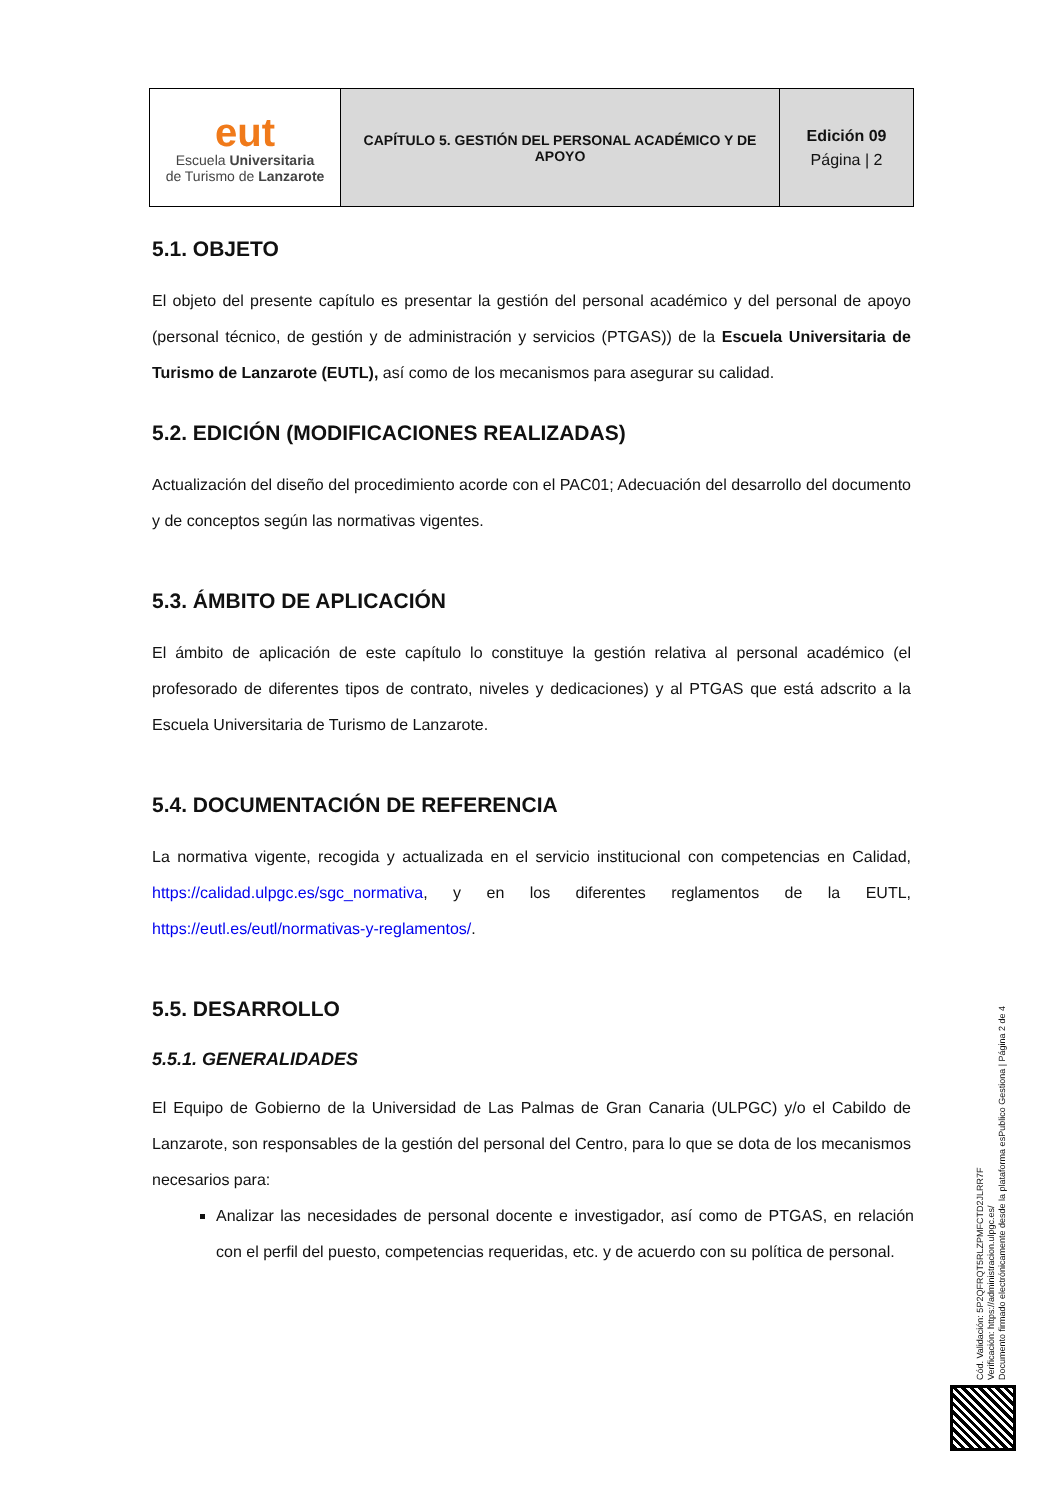| eut Escuela Universitaria de Turismo de Lanzarote | CAPÍTULO 5. GESTIÓN DEL PERSONAL ACADÉMICO Y DE APOYO | Edición 09 Página / 2 |
5.1. OBJETO
El objeto del presente capítulo es presentar la gestión del personal académico y del personal de apoyo (personal técnico, de gestión y de administración y servicios (PTGAS)) de la Escuela Universitaria de Turismo de Lanzarote (EUTL), así como de los mecanismos para asegurar su calidad.
5.2. EDICIÓN (MODIFICACIONES REALIZADAS)
Actualización del diseño del procedimiento acorde con el PAC01; Adecuación del desarrollo del documento y de conceptos según las normativas vigentes.
5.3. ÁMBITO DE APLICACIÓN
El ámbito de aplicación de este capítulo lo constituye la gestión relativa al personal académico (el profesorado de diferentes tipos de contrato, niveles y dedicaciones) y al PTGAS que está adscrito a la Escuela Universitaria de Turismo de Lanzarote.
5.4. DOCUMENTACIÓN DE REFERENCIA
La normativa vigente, recogida y actualizada en el servicio institucional con competencias en Calidad, https://calidad.ulpgc.es/sgc_normativa, y en los diferentes reglamentos de la EUTL, https://eutl.es/eutl/normativas-y-reglamentos/.
5.5. DESARROLLO
5.5.1. GENERALIDADES
El Equipo de Gobierno de la Universidad de Las Palmas de Gran Canaria (ULPGC) y/o el Cabildo de Lanzarote, son responsables de la gestión del personal del Centro, para lo que se dota de los mecanismos necesarios para:
Analizar las necesidades de personal docente e investigador, así como de PTGAS, en relación con el perfil del puesto, competencias requeridas, etc. y de acuerdo con su política de personal.
Cód. Validación: 5P2QFRQT5RLZPMFCTD2JLRR7F
Verificación: https://administracion.ulpgc.es/
Documento firmado electrónicamente desde la plataforma esPublico Gestiona | Página 2 de 4